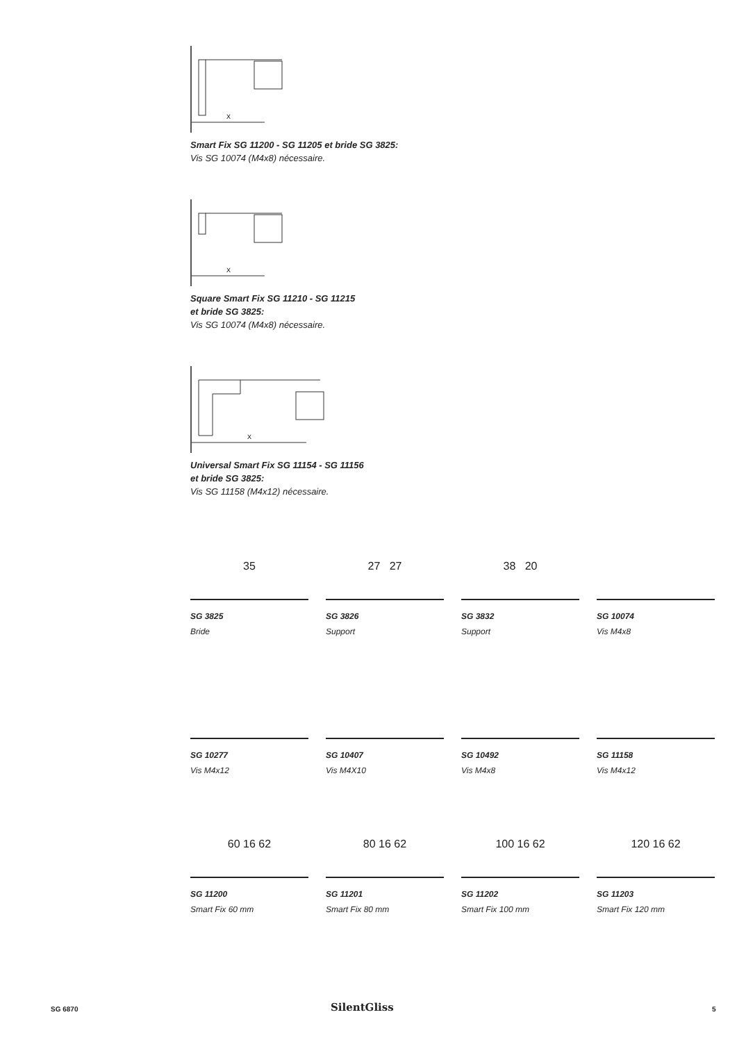X
Smart Fix SG 11200 - SG 11205 et bride SG 3825:
Vis SG 10074 (M4x8) nécessaire.
X
Square Smart Fix SG 11210 - SG 11215
et bride SG 3825:
Vis SG 10074 (M4x8) nécessaire.
X
Universal Smart Fix SG 11154 - SG 11156
et bride SG 3825:
Vis SG 11158 (M4x12) nécessaire.
35
SG 3825
Bride
27 27
SG 3826
Support
38 20
SG 3832
Support
SG 10074
Vis M4x8
SG 10277
Vis M4x12
SG 10407
Vis M4X10
SG 10492
Vis M4x8
SG 11158
Vis M4x12
60 16 62
SG 11200
Smart Fix 60 mm
80 16 62
SG 11201
Smart Fix 80 mm
100 16 62
SG 11202
Smart Fix 100 mm
120 16 62
SG 11203
Smart Fix 120 mm
SG 6870 SilentGliss 5